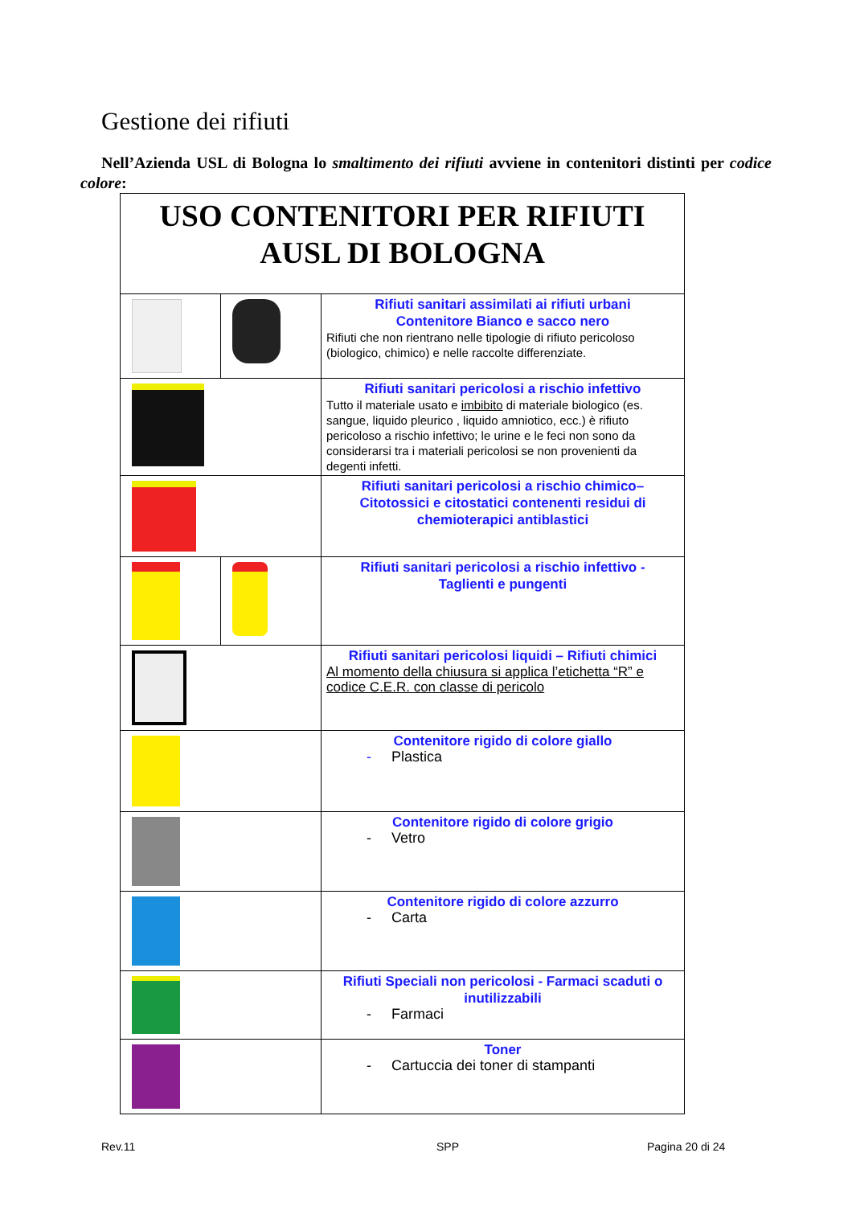Gestione dei rifiuti
Nell’Azienda USL di Bologna lo smaltimento dei rifiuti avviene in contenitori distinti per codice colore:
| USO CONTENITORI PER RIFIUTI AUSL DI BOLOGNA | | |
| | | Rifiuti sanitari assimilati ai rifiuti urbani Contenitore Bianco e sacco nero Rifiuti che non rientrano nelle tipologie di rifiuto pericoloso (biologico, chimico) e nelle raccolte differenziate. |
| | | Rifiuti sanitari pericolosi a rischio infettivo Tutto il materiale usato e imbibito di materiale biologico (es. sangue, liquido pleurico , liquido amniotico, ecc.) è rifiuto pericoloso a rischio infettivo; le urine e le feci non sono da considerarsi tra i materiali pericolosi se non provenienti da degenti infetti. |
| | | Rifiuti sanitari pericolosi a rischio chimico– Citotossici e citostatici contenenti residui di chemioterapici antiblastici |
| | | Rifiuti sanitari pericolosi a rischio infettivo - Taglienti e pungenti |
| | | Rifiuti sanitari pericolosi liquidi – Rifiuti chimici Al momento della chiusura si applica l’etichetta “R” e codice C.E.R. con classe di pericolo |
| | | Contenitore rigido di colore giallo - Plastica |
| | | Contenitore rigido di colore grigio - Vetro |
| | | Contenitore rigido di colore azzurro - Carta |
| | | Rifiuti Speciali non pericolosi - Farmaci scaduti o inutilizzabili - Farmaci |
| | | Toner - Cartuccia dei toner di stampanti |
Rev.11 SPP Pagina 20 di 24